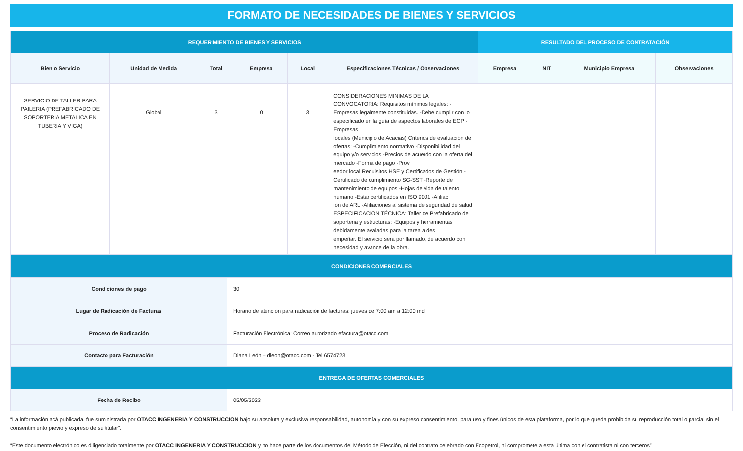FORMATO DE NECESIDADES DE BIENES Y SERVICIOS
| REQUERIMIENTO DE BIENES Y SERVICIOS | | | | | | RESULTADO DEL PROCESO DE CONTRATACIÓN | | | |
| --- | --- | --- | --- | --- | --- | --- | --- | --- | --- |
| Bien o Servicio | Unidad de Medida | Total | Empresa | Local | Especificaciones Técnicas / Observaciones | Empresa | NIT | Municipio Empresa | Observaciones |
| SERVICIO DE TALLER PARA PAILERIA (PREFABRICADO DE SOPORTERIA METALICA EN TUBERIA Y VIGA) | Global | 3 | 0 | 3 | CONSIDERACIONES MINIMAS DE LA CONVOCATORIA: Requisitos mínimos legales: -Empresas legalmente constituidas. -Debe cumplir con lo especificado en la guía de aspectos laborales de ECP -Empresas locales (Municipio de Acacias) Criterios de evaluación de ofertas: -Cumplimiento normativo -Disponibilidad del equipo y/o servicios -Precios de acuerdo con la oferta del mercado -Forma de pago -Prov eedor local Requisitos HSE y Certificados de Gestión -Certificado de cumplimiento SG-SST -Reporte de mantenimiento de equipos -Hojas de vida de talento humano -Estar certificados en ISO 9001 -Afiliac ión de ARL -Afiliaciones al sistema de seguridad de salud ESPECIFICACION TÉCNICA: Taller de Prefabricado de soporteria y estructuras: -Equipos y herramientas debidamente avaladas para la tarea a des empeñar. El servicio será por llamado, de acuerdo con necesidad y avance de la obra. | | | | |
| CONDICIONES COMERCIALES | |
| --- | --- |
| Condiciones de pago | 30 |
| Lugar de Radicación de Facturas | Horario de atención para radicación de facturas: jueves de 7:00 am a 12:00 md |
| Proceso de Radicación | Facturación Electrónica: Correo autorizado efactura@otacc.com |
| Contacto para Facturación | Diana León – dleon@otacc.com - Tel 6574723 |
| ENTREGA DE OFERTAS COMERCIALES | |
| Fecha de Recibo | 05/05/2023 |
“La información acá publicada, fue suministrada por OTACC INGENERIA Y CONSTRUCCION bajo su absoluta y exclusiva responsabilidad, autonomía y con su expreso consentimiento, para uso y fines únicos de esta plataforma, por lo que queda prohibida su reproducción total o parcial sin el consentimiento previo y expreso de su titular”.
“Este documento electrónico es diligenciado totalmente por OTACC INGENERIA Y CONSTRUCCION y no hace parte de los documentos del Método de Elección, ni del contrato celebrado con Ecopetrol, ni compromete a esta última con el contratista ni con terceros”